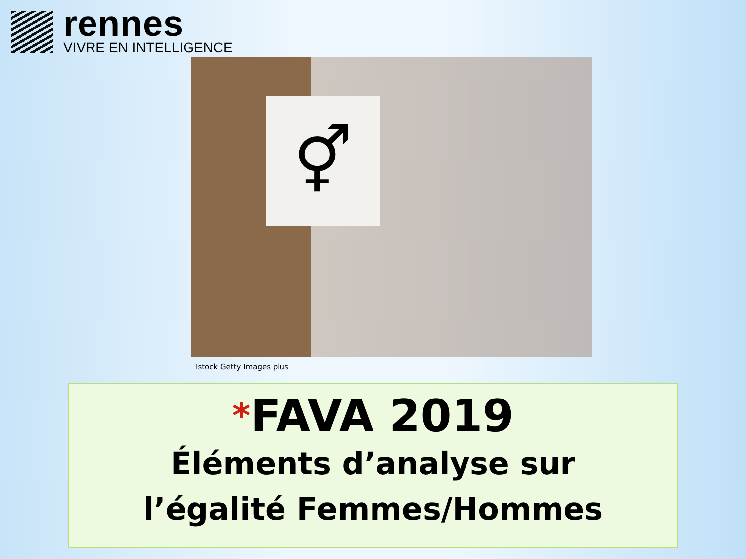rennes
VIVRE EN INTELLIGENCE
⚥
Istock Getty Images plus
*FAVA 2019
Éléments d’analyse sur
l’égalité Femmes/Hommes